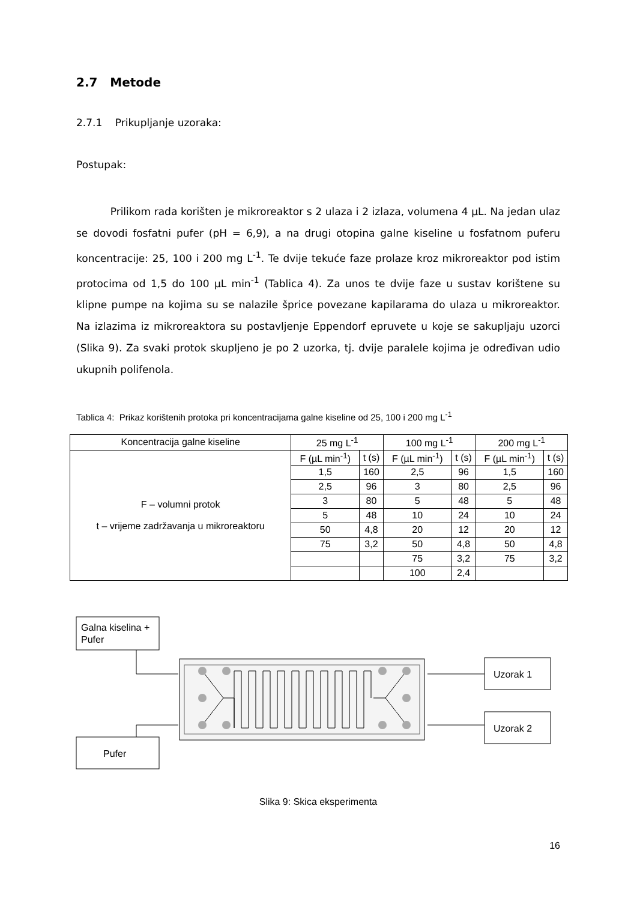2.7 Metode
2.7.1 Prikupljanje uzoraka:
Postupak:
Prilikom rada korišten je mikroreaktor s 2 ulaza i 2 izlaza, volumena 4 µL. Na jedan ulaz se dovodi fosfatni pufer (pH = 6,9), a na drugi otopina galne kiseline u fosfatnom puferu koncentracije: 25, 100 i 200 mg L<sup>-1</sup>. Te dvije tekuće faze prolaze kroz mikroreaktor pod istim protocima od 1,5 do 100 µL min<sup>-1</sup> (Tablica 4). Za unos te dvije faze u sustav korištene su klipne pumpe na kojima su se nalazile šprice povezane kapilarama do ulaza u mikroreaktor. Na izlazima iz mikroreaktora su postavljenje Eppendorf epruvete u koje se sakupljaju uzorci (Slika 9). Za svaki protok skupljeno je po 2 uzorka, tj. dvije paralele kojima je određivan udio ukupnih polifenola.
Tablica 4: Prikaz korištenih protoka pri koncentracijama galne kiseline od 25, 100 i 200 mg L<sup>-1</sup>
| Koncentracija galne kiseline | 25 mg L<sup>-1</sup> | | 100 mg L<sup>-1</sup> | | 200 mg L<sup>-1</sup> | |
| --- | --- | --- | --- | --- | --- | --- |
| F – volumni protok t – vrijeme zadržavanja u mikroreaktoru | F (µL min<sup>-1</sup>) | t (s) | F (µL min<sup>-1</sup>) | t (s) | F (µL min<sup>-1</sup>) | t (s) |
| | 1,5 | 160 | 2,5 | 96 | 1,5 | 160 |
| | 2,5 | 96 | 3 | 80 | 2,5 | 96 |
| | 3 | 80 | 5 | 48 | 5 | 48 |
| | 5 | 48 | 10 | 24 | 10 | 24 |
| | 50 | 4,8 | 20 | 12 | 20 | 12 |
| | 75 | 3,2 | 50 | 4,8 | 50 | 4,8 |
| | | | 75 | 3,2 | 75 | 3,2 |
| | | | 100 | 2,4 | | |
Galna kiselina +
Pufer
Pufer
Uzorak 1
Uzorak 2
Slika 9: Skica eksperimenta
16